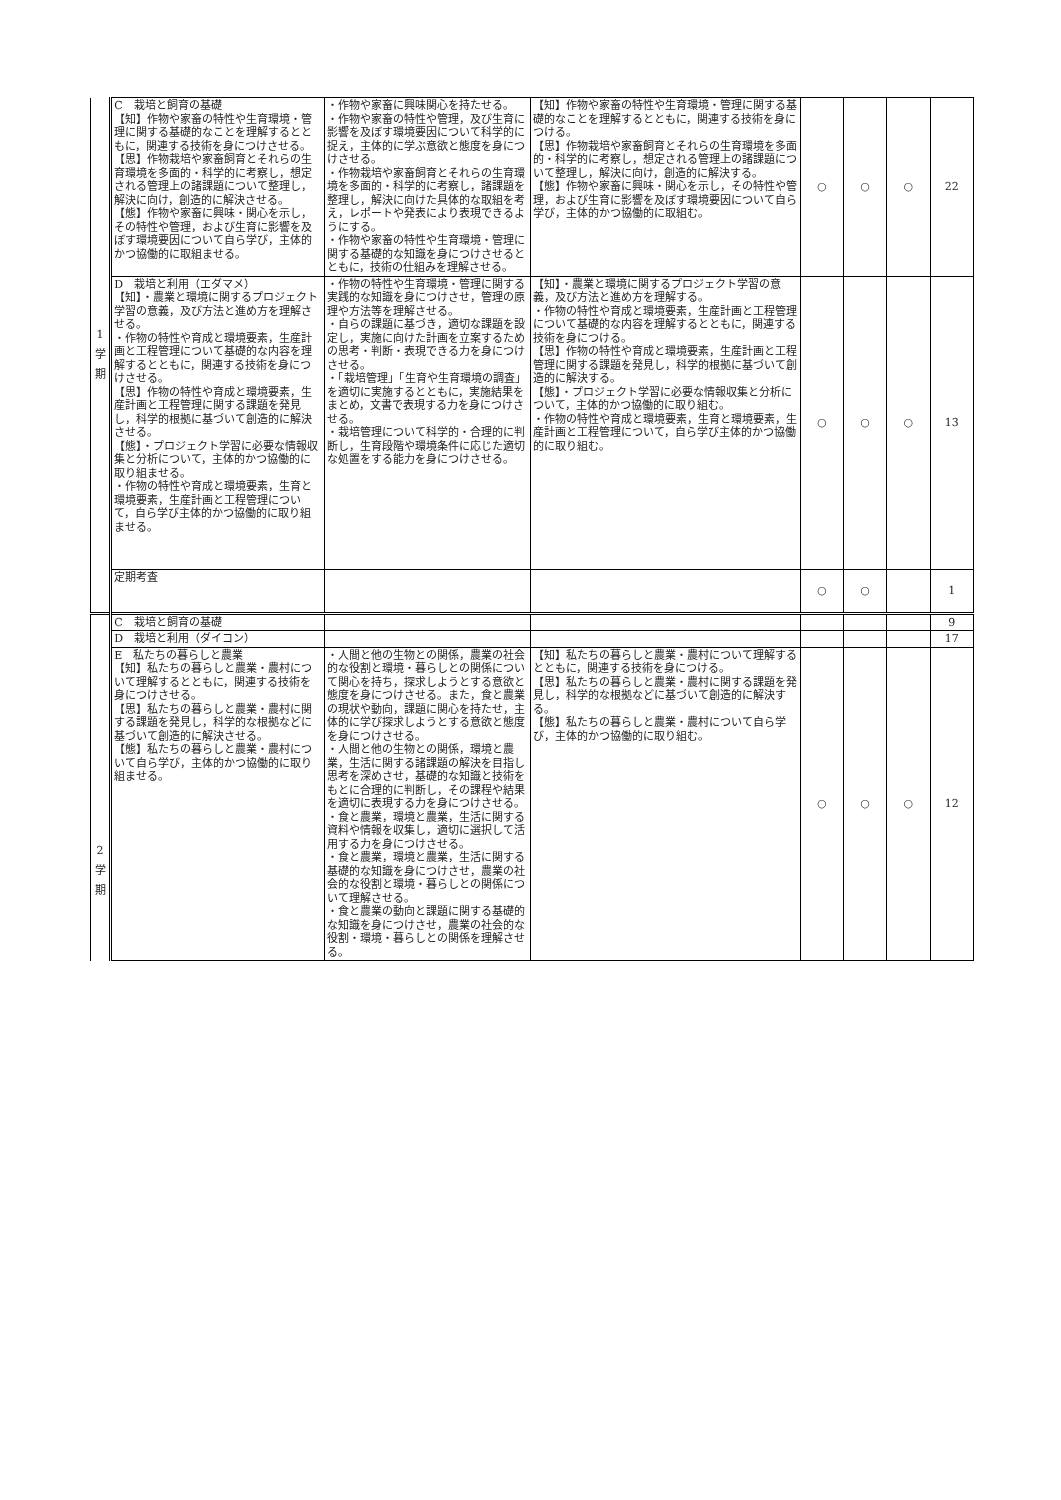| 1 学 期 | C 栽培と飼育の基礎 【知】作物や家畜の特性や生育環境・管理に関する基礎的なことを理解するとともに，関連する技術を身につけさせる。 【思】作物栽培や家畜飼育とそれらの生育環境を多面的・科学的に考察し，想定される管理上の諸課題について整理し，解決に向け，創造的に解決させる。 【態】作物や家畜に興味・関心を示し，その特性や管理，および生育に影響を及ぼす環境要因について自ら学び，主体的かつ協働的に取組ませる。 | ・作物や家畜に興味関心を持たせる。 ・作物や家畜の特性や管理，及び生育に影響を及ぼす環境要因について科学的に捉え，主体的に学ぶ意欲と態度を身につけさせる。 ・作物栽培や家畜飼育とそれらの生育環境を多面的・科学的に考察し，諸課題を整理し，解決に向けた具体的な取組を考え，レポートや発表により表現できるようにする。 ・作物や家畜の特性や生育環境・管理に関する基礎的な知識を身につけさせるとともに，技術の仕組みを理解させる。 | 【知】作物や家畜の特性や生育環境・管理に関する基礎的なことを理解するとともに，関連する技術を身につける。 【思】作物栽培や家畜飼育とそれらの生育環境を多面的・科学的に考察し，想定される管理上の諸課題について整理し，解決に向け，創造的に解決する。 【態】作物や家畜に興味・関心を示し，その特性や管理，および生育に影響を及ぼす環境要因について自ら学び，主体的かつ協働的に取組む。 | ○ | ○ | ○ | 22 |
| | D 栽培と利用（エダマメ） 【知】・農業と環境に関するプロジェクト学習の意義，及び方法と進め方を理解させる。 ・作物の特性や育成と環境要素，生産計画と工程管理について基礎的な内容を理解するとともに，関連する技術を身につけさせる。 【思】作物の特性や育成と環境要素，生産計画と工程管理に関する課題を発見し，科学的根拠に基づいて創造的に解決させる。 【態】・プロジェクト学習に必要な情報収集と分析について，主体的かつ協働的に取り組ませる。 ・作物の特性や育成と環境要素，生育と環境要素，生産計画と工程管理について，自ら学び主体的かつ協働的に取り組ませる。 | ・作物の特性や生育環境・管理に関する実践的な知識を身につけさせ，管理の原理や方法等を理解させる。 ・自らの課題に基づき，適切な課題を設定し，実施に向けた計画を立案するための思考・判断・表現できる力を身につけさせる。 ・「栽培管理」「生育や生育環境の調査」を適切に実施するとともに，実施結果をまとめ，文書で表現する力を身につけさせる。 ・栽培管理について科学的・合理的に判断し，生育段階や環境条件に応じた適切な処置をする能力を身につけさせる。 | 【知】・農業と環境に関するプロジェクト学習の意義，及び方法と進め方を理解する。 ・作物の特性や育成と環境要素，生産計画と工程管理について基礎的な内容を理解するとともに，関連する技術を身につける。 【思】作物の特性や育成と環境要素，生産計画と工程管理に関する課題を発見し，科学的根拠に基づいて創造的に解決する。 【態】・プロジェクト学習に必要な情報収集と分析について，主体的かつ協働的に取り組む。 ・作物の特性や育成と環境要素，生育と環境要素，生産計画と工程管理について，自ら学び主体的かつ協働的に取り組む。 | ○ | ○ | ○ | 13 |
| | 定期考査 | | | ○ | ○ | | 1 |
| 2 学 期 | C 栽培と飼育の基礎 | | | | | | 9 |
| | D 栽培と利用（ダイコン） | | | | | | 17 |
| | E 私たちの暮らしと農業 【知】私たちの暮らしと農業・農村について理解するとともに，関連する技術を身につけさせる。 【思】私たちの暮らしと農業・農村に関する課題を発見し，科学的な根拠などに基づいて創造的に解決させる。 【態】私たちの暮らしと農業・農村について自ら学び，主体的かつ協働的に取り組ませる。 | ・人間と他の生物との関係，農業の社会的な役割と環境・暮らしとの関係について関心を持ち，探求しようとする意欲と態度を身につけさせる。また，食と農業の現状や動向，課題に関心を持たせ，主体的に学び探求しようとする意欲と態度を身につけさせる。 ・人間と他の生物との関係，環境と農業，生活に関する諸課題の解決を目指し思考を深めさせ，基礎的な知識と技術をもとに合理的に判断し，その課程や結果を適切に表現する力を身につけさせる。 ・食と農業，環境と農業，生活に関する資料や情報を収集し，適切に選択して活用する力を身につけさせる。 ・食と農業，環境と農業，生活に関する基礎的な知識を身につけさせ，農業の社会的な役割と環境・暮らしとの関係について理解させる。 ・食と農業の動向と課題に関する基礎的な知識を身につけさせ，農業の社会的な役割・環境・暮らしとの関係を理解させる。 | 【知】私たちの暮らしと農業・農村について理解するとともに，関連する技術を身につける。 【思】私たちの暮らしと農業・農村に関する課題を発見し，科学的な根拠などに基づいて創造的に解決する。 【態】私たちの暮らしと農業・農村について自ら学び，主体的かつ協働的に取り組む。 | ○ | ○ | ○ | 12 |